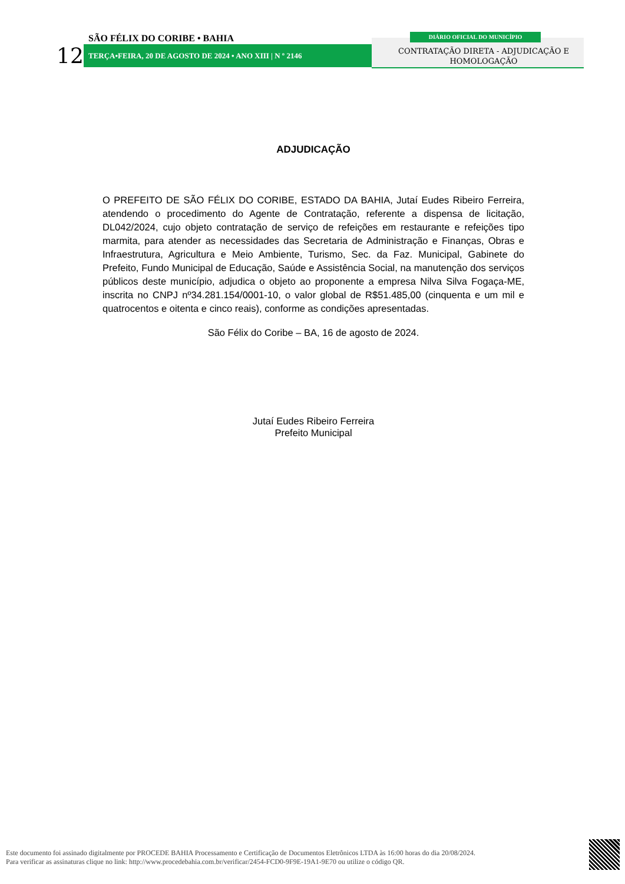12
SÃO FÉLIX DO CORIBE • BAHIA
TERÇA•FEIRA, 20 DE AGOSTO DE 2024 • ANO XIII | N º 2146
DIÁRIO OFICIAL DO MUNICÍPIO
CONTRATAÇÃO DIRETA - ADJUDICAÇÃO E HOMOLOGAÇÃO
ADJUDICAÇÃO
O PREFEITO DE SÃO FÉLIX DO CORIBE, ESTADO DA BAHIA, Jutaí Eudes Ribeiro Ferreira, atendendo o procedimento do Agente de Contratação, referente a dispensa de licitação, DL042/2024, cujo objeto contratação de serviço de refeições em restaurante e refeições tipo marmita, para atender as necessidades das Secretaria de Administração e Finanças, Obras e Infraestrutura, Agricultura e Meio Ambiente, Turismo, Sec. da Faz. Municipal, Gabinete do Prefeito, Fundo Municipal de Educação, Saúde e Assistência Social, na manutenção dos serviços públicos deste município, adjudica o objeto ao proponente a empresa Nilva Silva Fogaça-ME, inscrita no CNPJ nº34.281.154/0001-10, o valor global de R$51.485,00 (cinquenta e um mil e quatrocentos e oitenta e cinco reais), conforme as condições apresentadas.
São Félix do Coribe – BA, 16 de agosto de 2024.
Jutaí Eudes Ribeiro Ferreira
Prefeito Municipal
Este documento foi assinado digitalmente por PROCEDE BAHIA Processamento e Certificação de Documentos Eletrônicos LTDA às 16:00 horas do dia 20/08/2024.
Para verificar as assinaturas clique no link: http://www.procedebahia.com.br/verificar/2454-FCD0-9F9E-19A1-9E70 ou utilize o código QR.